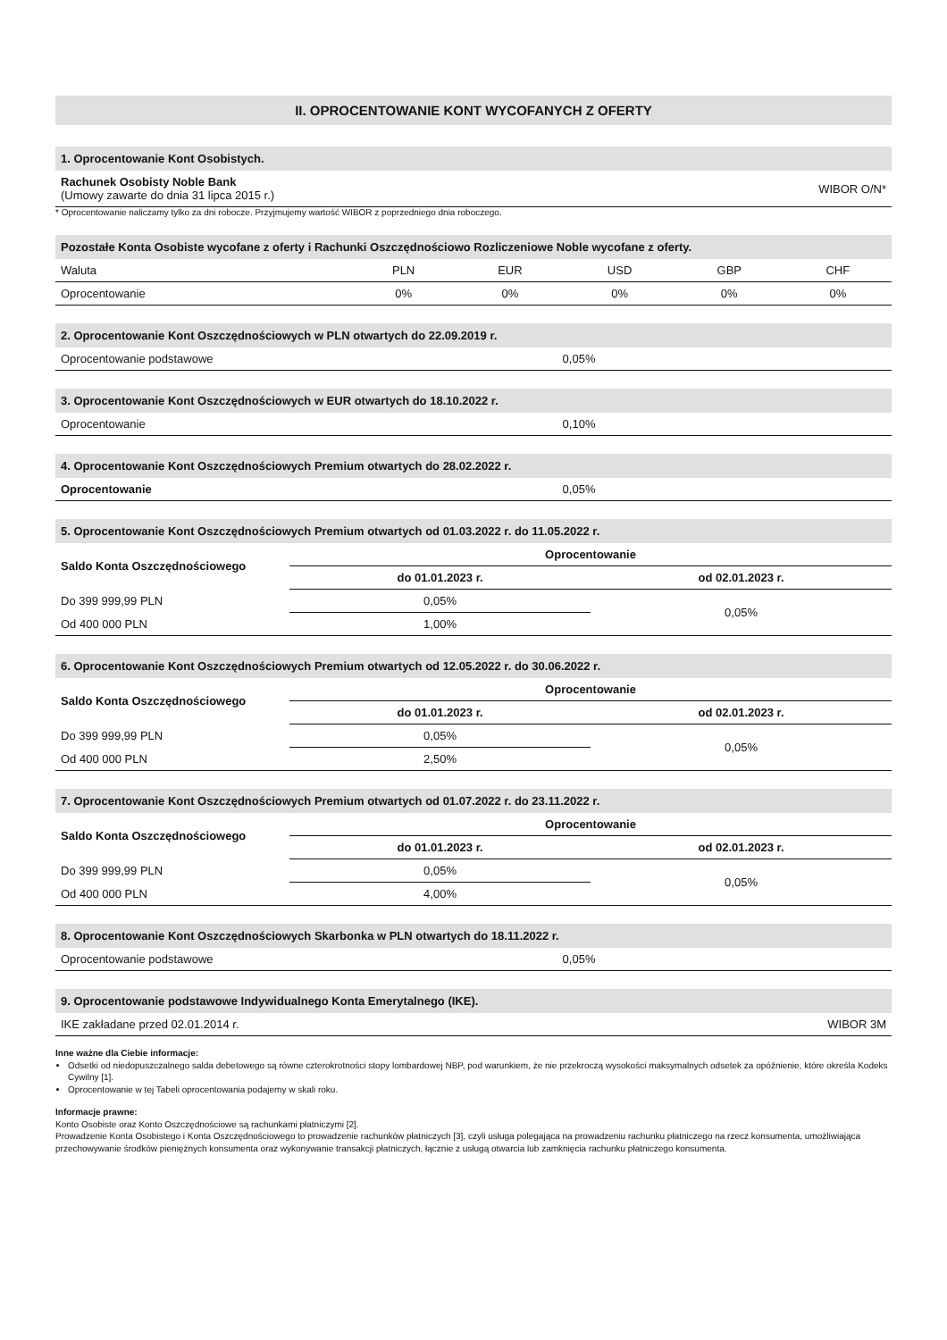II. OPROCENTOWANIE KONT WYCOFANYCH Z OFERTY
1. Oprocentowanie Kont Osobistych.
| Rachunek Osobisty Noble Bank (Umowy zawarte do dnia 31 lipca 2015 r.) | WIBOR O/N* |
* Oprocentowanie naliczamy tylko za dni robocze. Przyjmujemy wartość WIBOR z poprzedniego dnia roboczego.
Pozostałe Konta Osobiste wycofane z oferty i Rachunki Oszczędnościowo Rozliczeniowe Noble wycofane z oferty.
| Waluta | PLN | EUR | USD | GBP | CHF |
| --- | --- | --- | --- | --- | --- |
| Oprocentowanie | 0% | 0% | 0% | 0% | 0% |
2. Oprocentowanie Kont Oszczędnościowych w PLN otwartych do 22.09.2019 r.
| Oprocentowanie podstawowe | 0,05% |
3. Oprocentowanie Kont Oszczędnościowych w EUR otwartych do 18.10.2022 r.
| Oprocentowanie | 0,10% |
4. Oprocentowanie Kont Oszczędnościowych Premium otwartych do 28.02.2022 r.
| Oprocentowanie | 0,05% |
5. Oprocentowanie Kont Oszczędnościowych Premium otwartych od 01.03.2022 r. do 11.05.2022 r.
| Saldo Konta Oszczędnościowego | Oprocentowanie | |
| --- | --- | --- |
| | do 01.01.2023 r. | od 02.01.2023 r. |
| Do 399 999,99 PLN | 0,05% | 0,05% |
| Od 400 000 PLN | 1,00% | |
6. Oprocentowanie Kont Oszczędnościowych Premium otwartych od 12.05.2022 r. do 30.06.2022 r.
| Saldo Konta Oszczędnościowego | Oprocentowanie | |
| --- | --- | --- |
| | do 01.01.2023 r. | od 02.01.2023 r. |
| Do 399 999,99 PLN | 0,05% | 0,05% |
| Od 400 000 PLN | 2,50% | |
7. Oprocentowanie Kont Oszczędnościowych Premium otwartych od 01.07.2022 r. do 23.11.2022 r.
| Saldo Konta Oszczędnościowego | Oprocentowanie | |
| --- | --- | --- |
| | do 01.01.2023 r. | od 02.01.2023 r. |
| Do 399 999,99 PLN | 0,05% | 0,05% |
| Od 400 000 PLN | 4,00% | |
8. Oprocentowanie Kont Oszczędnościowych Skarbonka w PLN otwartych do 18.11.2022 r.
| Oprocentowanie podstawowe | 0,05% |
9. Oprocentowanie podstawowe Indywidualnego Konta Emerytalnego (IKE).
| IKE zakładane przed 02.01.2014 r. | WIBOR 3M |
Inne ważne dla Ciebie informacje:
Odsetki od niedopuszczalnego salda debetowego są równe czterokrotności stopy lombardowej NBP, pod warunkiem, że nie przekroczą wysokości maksymalnych odsetek za opóźnienie, które określa Kodeks Cywilny [1].
Oprocentowanie w tej Tabeli oprocentowania podajemy w skali roku.
Informacje prawne:
Konto Osobiste oraz Konto Oszczędnościowe są rachunkami płatniczymi [2].
Prowadzenie Konta Osobistego i Konta Oszczędnościowego to prowadzenie rachunków płatniczych [3], czyli usługa polegająca na prowadzeniu rachunku płatniczego na rzecz konsumenta, umożliwiająca przechowywanie środków pieniężnych konsumenta oraz wykonywanie transakcji płatniczych, łącznie z usługą otwarcia lub zamknięcia rachunku płatniczego konsumenta.